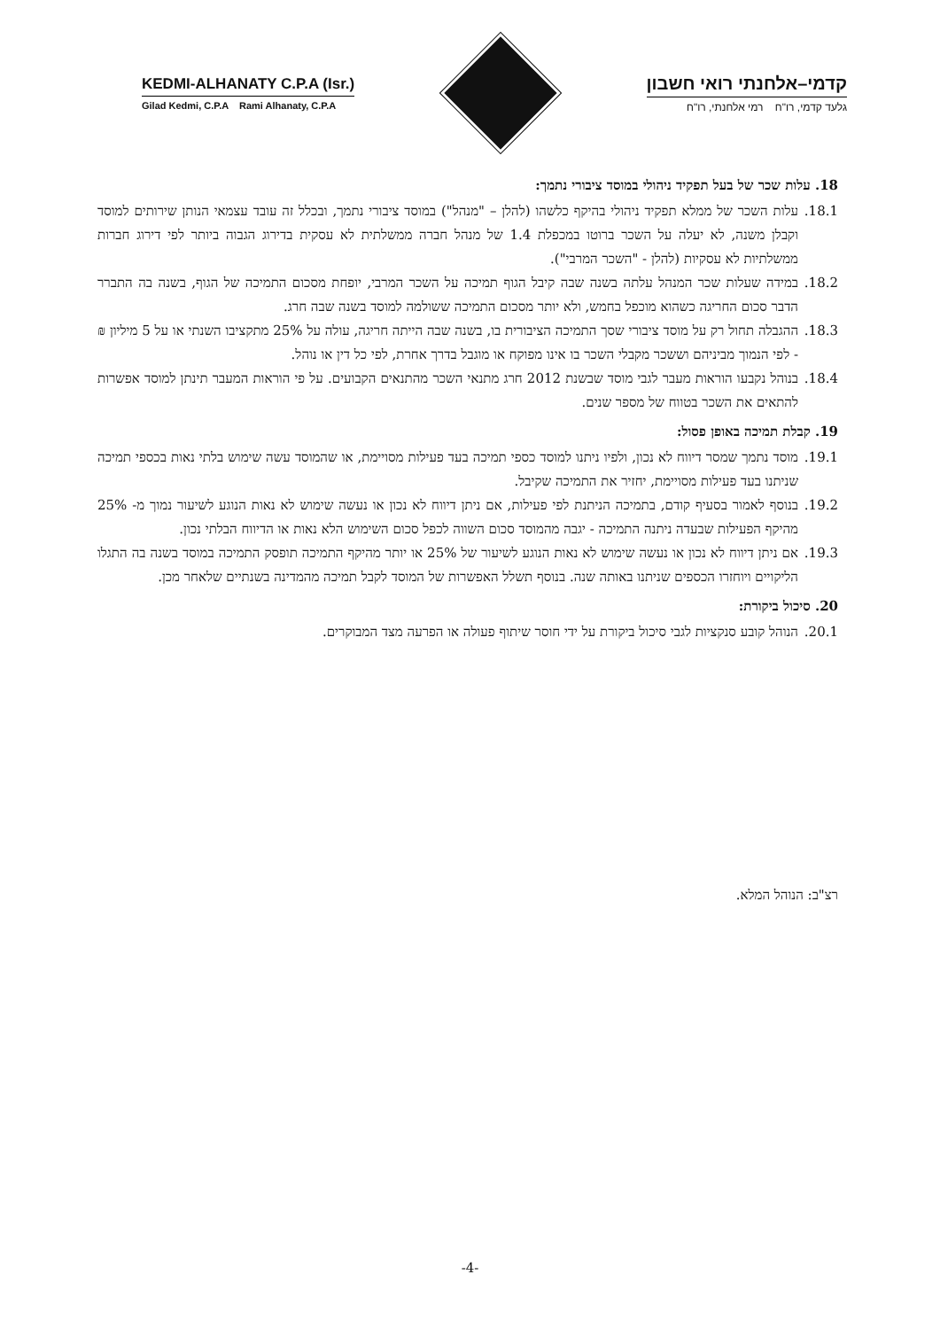KEDMI-ALHANATY C.P.A (Isr.)
Gilad Kedmi, C.P.A Rami Alhanaty, C.P.A
קדמי–אלחנתי רואי חשבון
גלעד קדמי, רו"ח רמי אלחנתי, רו"ח
18. עלות שכר של בעל תפקיד ניהולי במוסד ציבורי נתמך:
18.1. עלות השכר של ממלא תפקיד ניהולי בהיקף כלשהו (להלן – "מנהל") במוסד ציבורי נתמך, ובכלל זה עובד עצמאי הנותן שירותים למוסד וקבלן משנה, לא יעלה על השכר ברוטו במכפלת 1.4 של מנהל חברה ממשלתית לא עסקית בדירוג הגבוה ביותר לפי דירוג חברות ממשלתיות לא עסקיות (להלן - "השכר המרבי").
18.2. במידה שעלות שכר המנהל עלתה בשנה שבה קיבל הגוף תמיכה על השכר המרבי, יופחת מסכום התמיכה של הגוף, בשנה בה התברר הדבר סכום החריגה כשהוא מוכפל בחמש, ולא יותר מסכום התמיכה ששולמה למוסד בשנה שבה חרג.
18.3. ההגבלה תחול רק על מוסד ציבורי שסך התמיכה הציבורית בו, בשנה שבה הייתה חריגה, עולה על 25% מתקציבו השנתי או על 5 מיליון ₪ - לפי הנמוך מביניהם וששכר מקבלי השכר בו אינו מפוקח או מוגבל בדרך אחרת, לפי כל דין או נוהל.
18.4. בנוהל נקבעו הוראות מעבר לגבי מוסד שבשנת 2012 חרג מתנאי השכר מהתנאים הקבועים. על פי הוראות המעבר תינתן למוסד אפשרות להתאים את השכר בטווח של מספר שנים.
19. קבלת תמיכה באופן פסול:
19.1. מוסד נתמך שמסר דיווח לא נכון, ולפיו ניתנו למוסד כספי תמיכה בעד פעילות מסויימת, או שהמוסד עשה שימוש בלתי נאות בכספי תמיכה שניתנו בעד פעילות מסויימת, יחזיר את התמיכה שקיבל.
19.2. בנוסף לאמור בסעיף קודם, בתמיכה הניתנת לפי פעילות, אם ניתן דיווח לא נכון או נעשה שימוש לא נאות הנוגע לשיעור נמוך מ- 25% מהיקף הפעילות שבעדה ניתנה התמיכה - יגבה מהמוסד סכום השווה לכפל סכום השימוש הלא נאות או הדיווח הבלתי נכון.
19.3. אם ניתן דיווח לא נכון או נעשה שימוש לא נאות הנוגע לשיעור של 25% או יותר מהיקף התמיכה תופסק התמיכה במוסד בשנה בה התגלו הליקויים ויוחזרו הכספים שניתנו באותה שנה. בנוסף תשלל האפשרות של המוסד לקבל תמיכה מהמדינה בשנתיים שלאחר מכן.
20. סיכול ביקורת:
20.1. הנוהל קובע סנקציות לגבי סיכול ביקורת על ידי חוסר שיתוף פעולה או הפרעה מצד המבוקרים.
רצ"ב: הנוהל המלא.
-4-